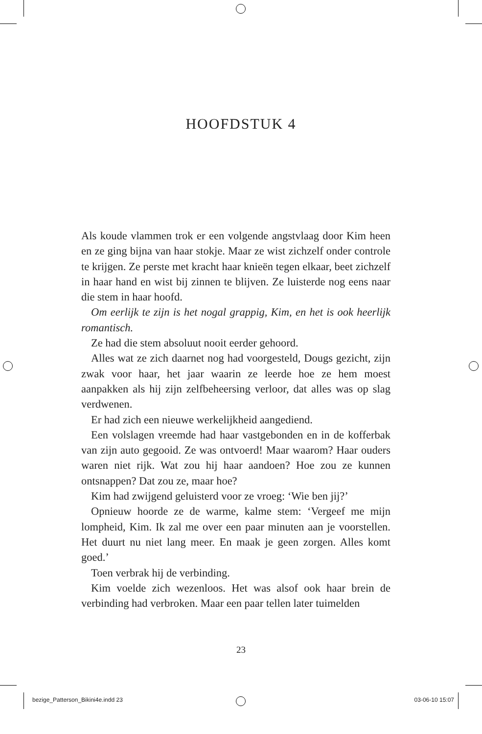HOOFDSTUK 4
Als koude vlammen trok er een volgende angstvlaag door Kim heen en ze ging bijna van haar stokje. Maar ze wist zichzelf onder controle te krijgen. Ze perste met kracht haar knieën tegen elkaar, beet zichzelf in haar hand en wist bij zinnen te blijven. Ze luisterde nog eens naar die stem in haar hoofd.
Om eerlijk te zijn is het nogal grappig, Kim, en het is ook heerlijk romantisch.
Ze had die stem absoluut nooit eerder gehoord.
Alles wat ze zich daarnet nog had voorgesteld, Dougs gezicht, zijn zwak voor haar, het jaar waarin ze leerde hoe ze hem moest aanpakken als hij zijn zelfbeheersing verloor, dat alles was op slag verdwenen.
Er had zich een nieuwe werkelijkheid aangediend.
Een volslagen vreemde had haar vastgebonden en in de kofferbak van zijn auto gegooid. Ze was ontvoerd! Maar waarom? Haar ouders waren niet rijk. Wat zou hij haar aandoen? Hoe zou ze kunnen ontsnappen? Dat zou ze, maar hoe?
Kim had zwijgend geluisterd voor ze vroeg: ‘Wie ben jij?’
Opnieuw hoorde ze de warme, kalme stem: ‘Vergeef me mijn lompheid, Kim. Ik zal me over een paar minuten aan je voorstellen. Het duurt nu niet lang meer. En maak je geen zorgen. Alles komt goed.’
Toen verbrak hij de verbinding.
Kim voelde zich wezenloos. Het was alsof ook haar brein de verbinding had verbroken. Maar een paar tellen later tuimelden
23
bezige_Patterson_Bikini4e.indd 23 03-06-10 15:07